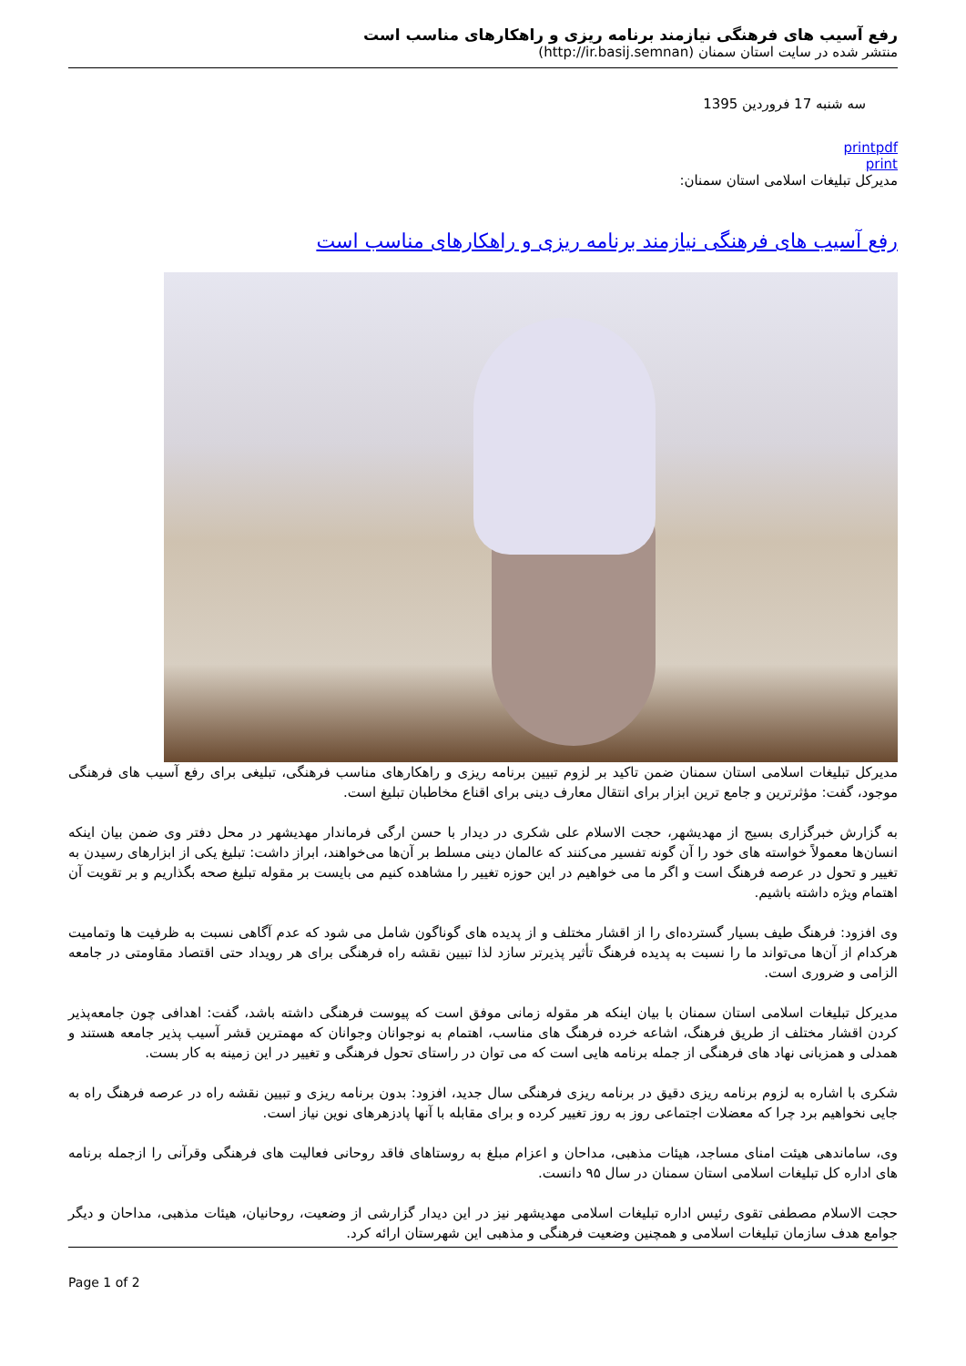رفع آسیب های فرهنگی نیازمند برنامه ریزی و راهکارهای مناسب است
منتشر شده در سایت استان سمنان (http://ir.basij.semnan)
سه شنبه 17 فروردین 1395
printpdf
print
مدیرکل تبلیغات اسلامی استان سمنان:
رفع آسیب های فرهنگی نیازمند برنامه ریزی و راهکارهای مناسب است
مدیرکل تبلیغات اسلامی استان سمنان ضمن تاکید بر لزوم تبیین برنامه ریزی و راهکارهای مناسب فرهنگی، تبلیغی برای رفع آسیب های فرهنگی موجود، گفت: مؤثرترین و جامع ترین ابزار برای انتقال معارف دینی برای اقناع مخاطبان تبلیغ است.
به گزارش خبرگزاری بسیج از مهدیشهر، حجت الاسلام علی شکری در دیدار با حسن ارگی فرماندار مهدیشهر در محل دفتر وی ضمن بیان اینکه انسان‌ها معمولاً خواسته های خود را آن گونه تفسیر می‌کنند که عالمان دینی مسلط بر آن‌ها می‌خواهند، ابراز داشت: تبلیغ یکی از ابزارهای رسیدن به تغییر و تحول در عرصه فرهنگ است و اگر ما می خواهیم در این حوزه تغییر را مشاهده کنیم می بایست بر مقوله تبلیغ صحه بگذاریم و بر تقویت آن اهتمام ویژه داشته باشیم.
وی افزود: فرهنگ طیف بسیار گسترده‌ای را از اقشار مختلف و از پدیده های گوناگون شامل می شود که عدم آگاهی نسبت به ظرفیت ها وتمامیت هرکدام از آن‌ها می‌تواند ما را نسبت به پدیده فرهنگ تأثیر پذیرتر سازد لذا تبیین نقشه راه فرهنگی برای هر رویداد حتی اقتصاد مقاومتی در جامعه الزامی و ضروری است.
مدیرکل تبلیغات اسلامی استان سمنان با بیان اینکه هر مقوله زمانی موفق است که پیوست فرهنگی داشته باشد، گفت: اهدافی چون جامعه‌پذیر کردن اقشار مختلف از طریق فرهنگ، اشاعه خرده فرهنگ های مناسب، اهتمام به نوجوانان وجوانان که مهمترین قشر آسیب پذیر جامعه هستند و همدلی و همزبانی نهاد های فرهنگی از جمله برنامه هایی است که می توان در راستای تحول فرهنگی و تغییر در این زمینه به کار بست.
شکری با اشاره به لزوم برنامه ریزی دقیق در برنامه ریزی فرهنگی سال جدید، افزود: بدون برنامه ریزی و تبیین نقشه راه در عرصه فرهنگ راه به جایی نخواهیم برد چرا که معضلات اجتماعی روز به روز تغییر کرده و برای مقابله با آنها پادزهرهای نوین نیاز است.
وی، ساماندهی هیئت امنای مساجد، هیئات مذهبی، مداحان و اعزام مبلغ به روستاهای فاقد روحانی فعالیت های فرهنگی وقرآنی را ازجمله برنامه های اداره کل تبلیغات اسلامی استان سمنان در سال ۹۵ دانست.
حجت الاسلام مصطفی تقوی رئیس اداره تبلیغات اسلامی مهدیشهر نیز در این دیدار گزارشی از وضعیت، روحانیان، هیئات مذهبی، مداحان و دیگر جوامع هدف سازمان تبلیغات اسلامی و همچنین وضعیت فرهنگی و مذهبی این شهرستان ارائه کرد.
Page 1 of 2